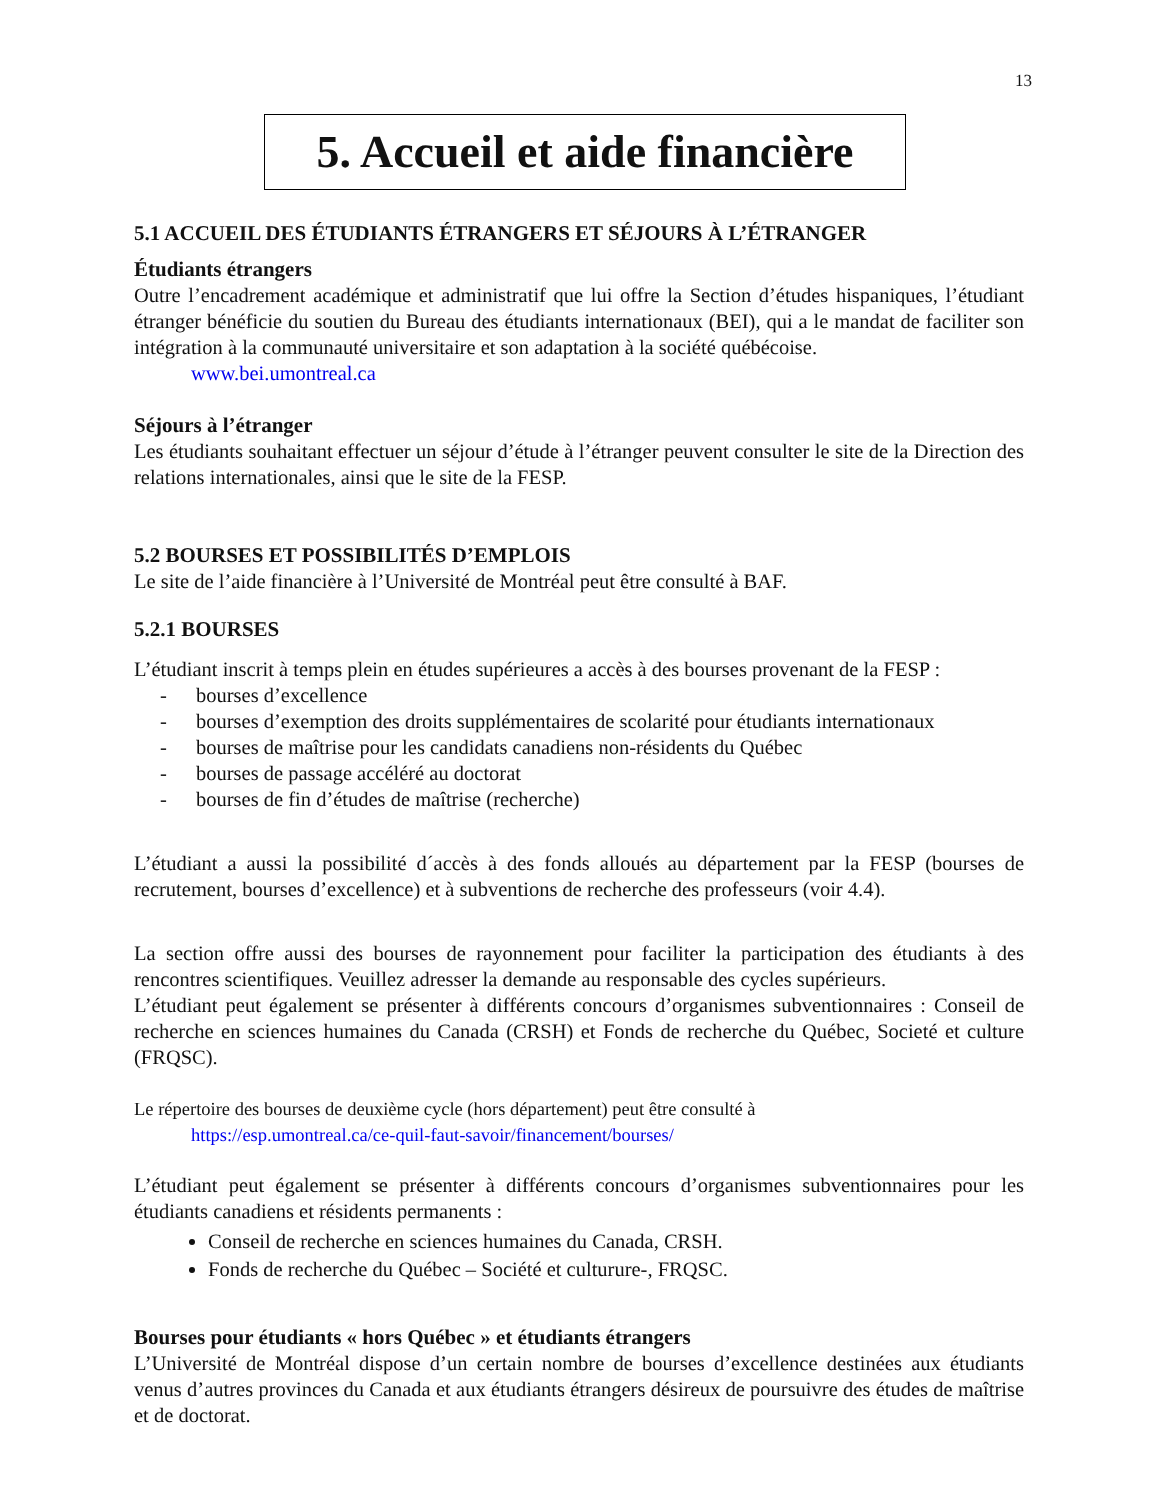13
5. Accueil et aide financière
5.1 ACCUEIL DES ÉTUDIANTS ÉTRANGERS ET SÉJOURS À L’ÉTRANGER
Étudiants étrangers
Outre l’encadrement académique et administratif que lui offre la Section d’études hispaniques, l’étudiant étranger bénéficie du soutien du Bureau des étudiants internationaux (BEI), qui a le mandat de faciliter son intégration à la communauté universitaire et son adaptation à la société québécoise.
www.bei.umontreal.ca
Séjours à l’étranger
Les étudiants souhaitant effectuer un séjour d’étude à l’étranger peuvent consulter le site de la Direction des relations internationales, ainsi que le site de la FESP.
5.2 BOURSES ET POSSIBILITÉS D’EMPLOIS
Le site de l’aide financière à l’Université de Montréal peut être consulté à BAF.
5.2.1 BOURSES
L’étudiant inscrit à temps plein en études supérieures a accès à des bourses provenant de la FESP :
- bourses d’excellence
- bourses d’exemption des droits supplémentaires de scolarité pour étudiants internationaux
- bourses de maîtrise pour les candidats canadiens non-résidents du Québec
- bourses de passage accéléré au doctorat
- bourses de fin d’études de maîtrise (recherche)
L’étudiant a aussi la possibilité d´accès à des fonds alloués au département par la FESP (bourses de recrutement, bourses d’excellence) et à subventions de recherche des professeurs (voir 4.4).
La section offre aussi des bourses de rayonnement pour faciliter la participation des étudiants à des rencontres scientifiques. Veuillez adresser la demande au responsable des cycles supérieurs.
L’étudiant peut également se présenter à différents concours d’organismes subventionnaires : Conseil de recherche en sciences humaines du Canada (CRSH) et Fonds de recherche du Québec, Societé et culture (FRQSC).
Le répertoire des bourses de deuxième cycle (hors département) peut être consulté à
https://esp.umontreal.ca/ce-quil-faut-savoir/financement/bourses/
L’étudiant peut également se présenter à différents concours d’organismes subventionnaires pour les étudiants canadiens et résidents permanents :
Conseil de recherche en sciences humaines du Canada, CRSH.
Fonds de recherche du Québec – Société et culturure-, FRQSC.
Bourses pour étudiants « hors Québec » et étudiants étrangers
L’Université de Montréal dispose d’un certain nombre de bourses d’excellence destinées aux étudiants venus d’autres provinces du Canada et aux étudiants étrangers désireux de poursuivre des études de maîtrise et de doctorat.